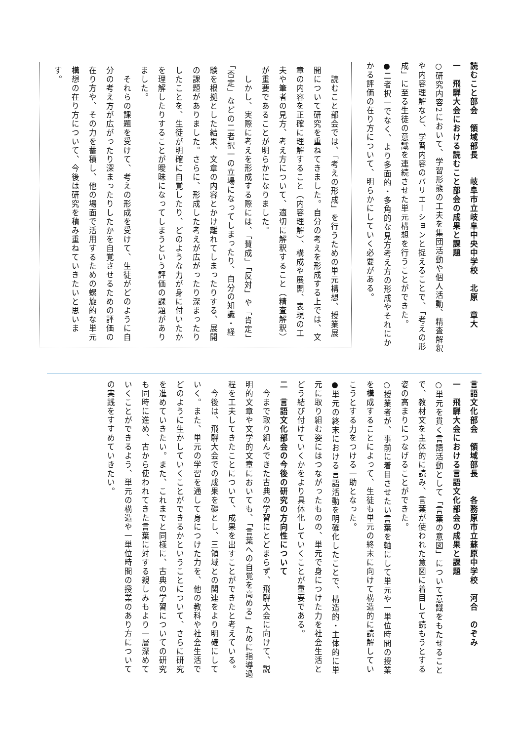読むこと部会　領域部長　　岐阜市立岐阜中央中学校　北原　章大
一　飛騨大会における読むこと部会の成果と課題
○研究内容2において、学習形態の工夫を集団活動や個人活動、精査解釈や内容理解など、学習内容のバリエーションと捉えることで、「考えの形成」に至る生徒の意識を連続させた単元構想を行うことができた。
●二者択一でなく、より多面的・多角的な見方考え方の形成やそれにかかる評価の在り方について、明らかにしていく必要がある。
　読むこと部会では、「考えの形成」を行うための単元構想、授業展開について研究を重ねてきました。自分の考えを形成する上では、文章の内容を正確に理解すること（内容理解）、構成や展開、表現の工夫や筆者の見方、考え方について、適切に解釈すること（精査解釈）が重要であることが明らかになりました。
　しかし、実際に考えを形成する際には、「賛成」「反対」や「肯定」「否定」などの二者択一の立場になってしまったり、自分の知識・経験を根拠とした結果、文章の内容とかけ離れてしまったりする、展開の課題がありました。さらに、形成した考えが広がったり深まったりしたことを、生徒が明確に自覚したり、どのような力が身に付いたかを理解したりすることが曖昧になってしまうという評価の課題がありました。
　それらの課題を受けて、考えの形成を受けて、生徒がどのように自分の考え方が広がったり深まったりしたかを自覚させるための評価の在り方や、その力を蓄積し、他の場面で活用するための螺旋的な単元構想の在り方について、今後は研究を積み重ねていきたいと思います。
言語文化部会　領域部長　　各務原市立蘇原中学校　河合　のぞみ
一　飛騨大会における言語文化部会の成果と課題
○単元を貫く言語活動として「言葉の意図」について意識をもたせることで、教材文を主体的に読み、言葉が使われた意図に着目して読もうとする姿の高まりにつなげることができた。
○授業者が、事前に着目させたい言葉を軸にして単元や一単位時間の授業を構成することによって、生徒も単元の終末に向けて構造的に読解していこうとする力をつける一助となった。
●単元の終末における言語活動を明確化したことで、構造的・主体的に単元に取り組む姿にはつながったものの、単元で身につけた力を社会生活とどう結び付けていくかをより具体化していくことが重要である。
二　言語文化部会の今後の研究の方向性について
　今まで取り組んできた古典の学習にとどまらず、飛騨大会に向けて、説明的文章や文学的文章においても、「言葉への自覚を高める」ために指導過程を工夫してきたことについて、成果を出すことができたと考えている。
　今後は、飛騨大会での成果を礎とし、三領域との関連をより明確にしていく。また、単元の学習を通して身につけた力を、他の教科や社会生活でどのように生かしていくことができるかということについて、さらに研究を進めていきたい。また、これまでと同様に、古典の学習についての研究も同時に進め、古から使われてきた言葉に対する親しみもより一層深めていくことができるよう、単元の構造や一単位時間の授業のあり方についての実践をすすめていきたい。